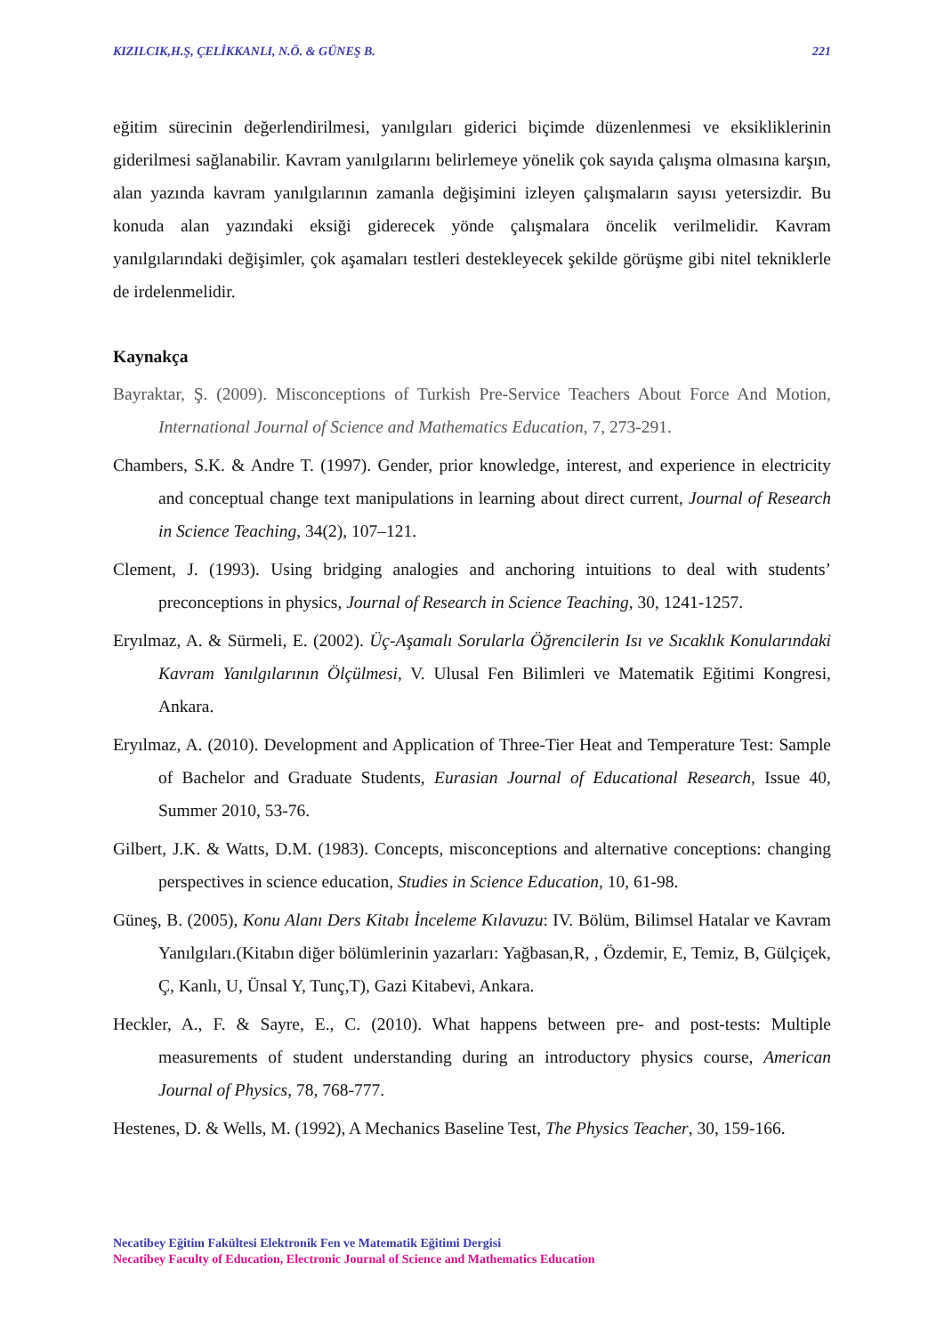KIZILCIK,H.Ş, ÇELİKKANLI, N.Ö. & GÜNEŞ B. 221
eğitim sürecinin değerlendirilmesi, yanılgıları giderici biçimde düzenlenmesi ve eksikliklerinin giderilmesi sağlanabilir. Kavram yanılgılarını belirlemeye yönelik çok sayıda çalışma olmasına karşın, alan yazında kavram yanılgılarının zamanla değişimini izleyen çalışmaların sayısı yetersizdir. Bu konuda alan yazındaki eksiği giderecek yönde çalışmalara öncelik verilmelidir. Kavram yanılgılarındaki değişimler, çok aşamaları testleri destekleyecek şekilde görüşme gibi nitel tekniklerle de irdelenmelidir.
Kaynakça
Bayraktar, Ş. (2009). Misconceptions of Turkish Pre-Service Teachers About Force And Motion, International Journal of Science and Mathematics Education, 7, 273-291.
Chambers, S.K. & Andre T. (1997). Gender, prior knowledge, interest, and experience in electricity and conceptual change text manipulations in learning about direct current, Journal of Research in Science Teaching, 34(2), 107–121.
Clement, J. (1993). Using bridging analogies and anchoring intuitions to deal with students’ preconceptions in physics, Journal of Research in Science Teaching, 30, 1241-1257.
Eryılmaz, A. & Sürmeli, E. (2002). Üç-Aşamalı Sorularla Öğrencilerin Isı ve Sıcaklık Konularındaki Kavram Yanılgılarının Ölçülmesi, V. Ulusal Fen Bilimleri ve Matematik Eğitimi Kongresi, Ankara.
Eryılmaz, A. (2010). Development and Application of Three-Tier Heat and Temperature Test: Sample of Bachelor and Graduate Students, Eurasian Journal of Educational Research, Issue 40, Summer 2010, 53-76.
Gilbert, J.K. & Watts, D.M. (1983). Concepts, misconceptions and alternative conceptions: changing perspectives in science education, Studies in Science Education, 10, 61-98.
Güneş, B. (2005), Konu Alanı Ders Kitabı İnceleme Kılavuzu: IV. Bölüm, Bilimsel Hatalar ve Kavram Yanılgıları.(Kitabın diğer bölümlerinin yazarları: Yağbasan,R, , Özdemir, E, Temiz, B, Gülçiçek, Ç, Kanlı, U, Ünsal Y, Tunç,T), Gazi Kitabevi, Ankara.
Heckler, A., F. & Sayre, E., C. (2010). What happens between pre- and post-tests: Multiple measurements of student understanding during an introductory physics course, American Journal of Physics, 78, 768-777.
Hestenes, D. & Wells, M. (1992), A Mechanics Baseline Test, The Physics Teacher, 30, 159-166.
Necatibey Eğitim Fakültesi Elektronik Fen ve Matematik Eğitimi Dergisi
Necatibey Faculty of Education, Electronic Journal of Science and Mathematics Education